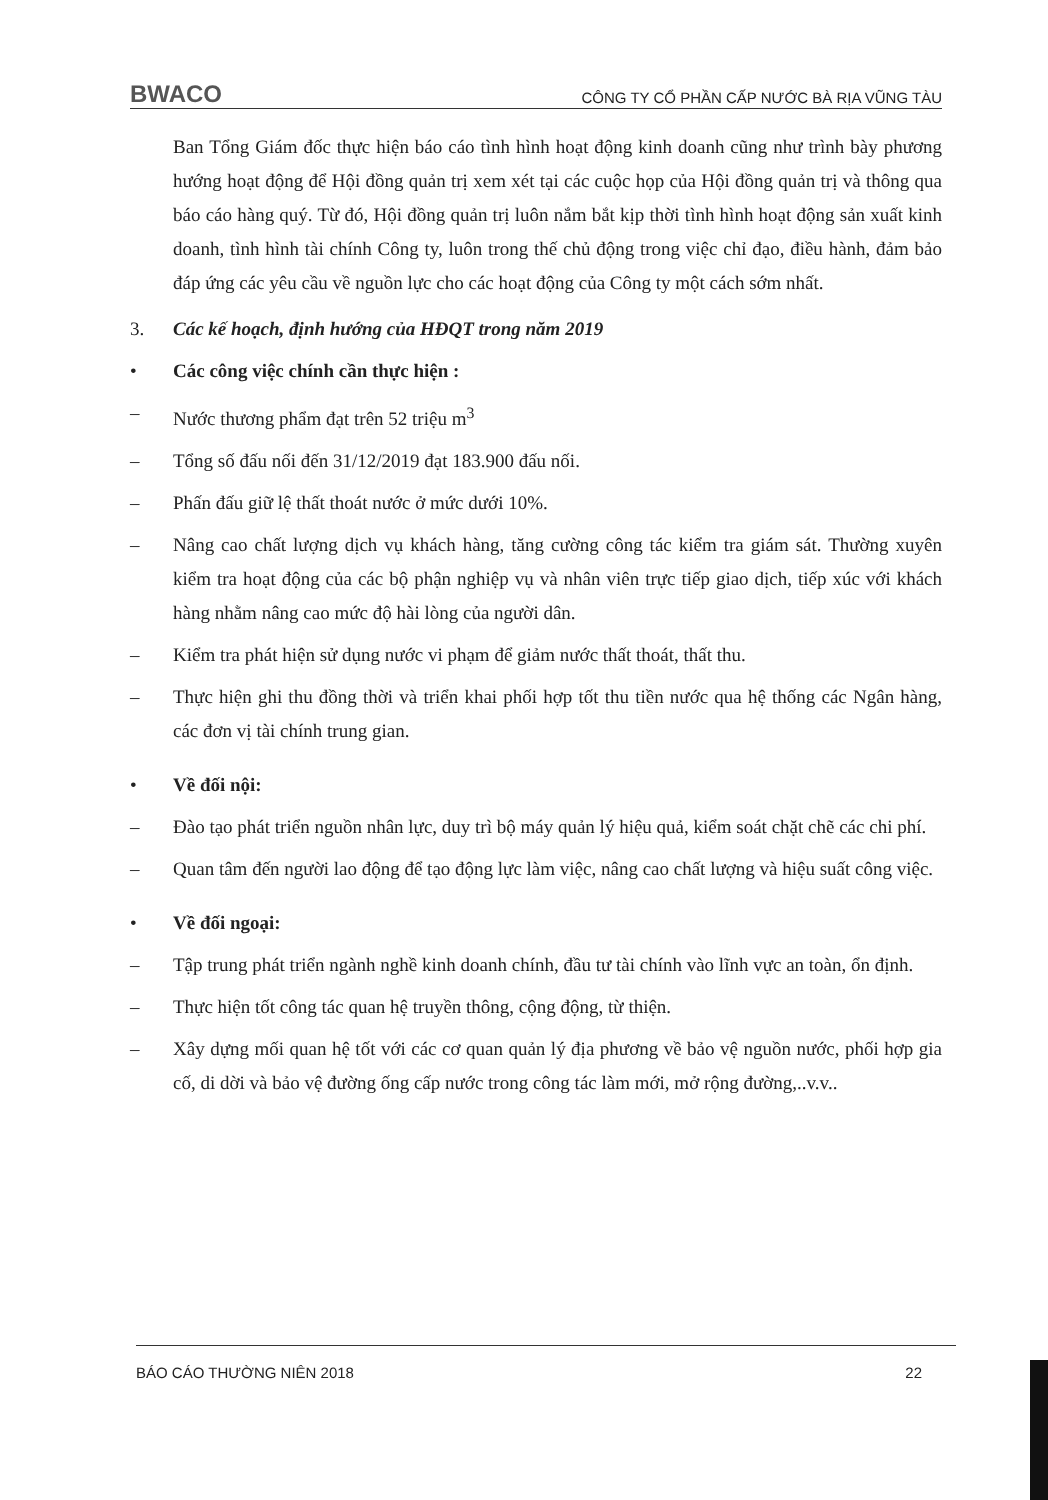BWACO CÔNG TY CỔ PHẦN CẤP NƯỚC BÀ RỊA VŨNG TÀU
Ban Tổng Giám đốc thực hiện báo cáo tình hình hoạt động kinh doanh cũng như trình bày phương hướng hoạt động để Hội đồng quản trị xem xét tại các cuộc họp của Hội đồng quản trị và thông qua báo cáo hàng quý. Từ đó, Hội đồng quản trị luôn nắm bắt kịp thời tình hình hoạt động sản xuất kinh doanh, tình hình tài chính Công ty, luôn trong thế chủ động trong việc chỉ đạo, điều hành, đảm bảo đáp ứng các yêu cầu về nguồn lực cho các hoạt động của Công ty một cách sớm nhất.
3. Các kế hoạch, định hướng của HĐQT trong năm 2019
• Các công việc chính cần thực hiện :
– Nước thương phẩm đạt trên 52 triệu m<sup>3</sup>
– Tổng số đấu nối đến 31/12/2019 đạt 183.900 đấu nối.
– Phấn đấu giữ lệ thất thoát nước ở mức dưới 10%.
– Nâng cao chất lượng dịch vụ khách hàng, tăng cường công tác kiểm tra giám sát. Thường xuyên kiểm tra hoạt động của các bộ phận nghiệp vụ và nhân viên trực tiếp giao dịch, tiếp xúc với khách hàng nhằm nâng cao mức độ hài lòng của người dân.
– Kiểm tra phát hiện sử dụng nước vi phạm để giảm nước thất thoát, thất thu.
– Thực hiện ghi thu đồng thời và triển khai phối hợp tốt thu tiền nước qua hệ thống các Ngân hàng, các đơn vị tài chính trung gian.
• Về đối nội:
– Đào tạo phát triển nguồn nhân lực, duy trì bộ máy quản lý hiệu quả, kiểm soát chặt chẽ các chi phí.
– Quan tâm đến người lao động để tạo động lực làm việc, nâng cao chất lượng và hiệu suất công việc.
• Về đối ngoại:
– Tập trung phát triển ngành nghề kinh doanh chính, đầu tư tài chính vào lĩnh vực an toàn, ổn định.
– Thực hiện tốt công tác quan hệ truyền thông, cộng động, từ thiện.
– Xây dựng mối quan hệ tốt với các cơ quan quản lý địa phương về bảo vệ nguồn nước, phối hợp gia cố, di dời và bảo vệ đường ống cấp nước trong công tác làm mới, mở rộng đường,..v.v..
BÁO CÁO THƯỜNG NIÊN 2018 22